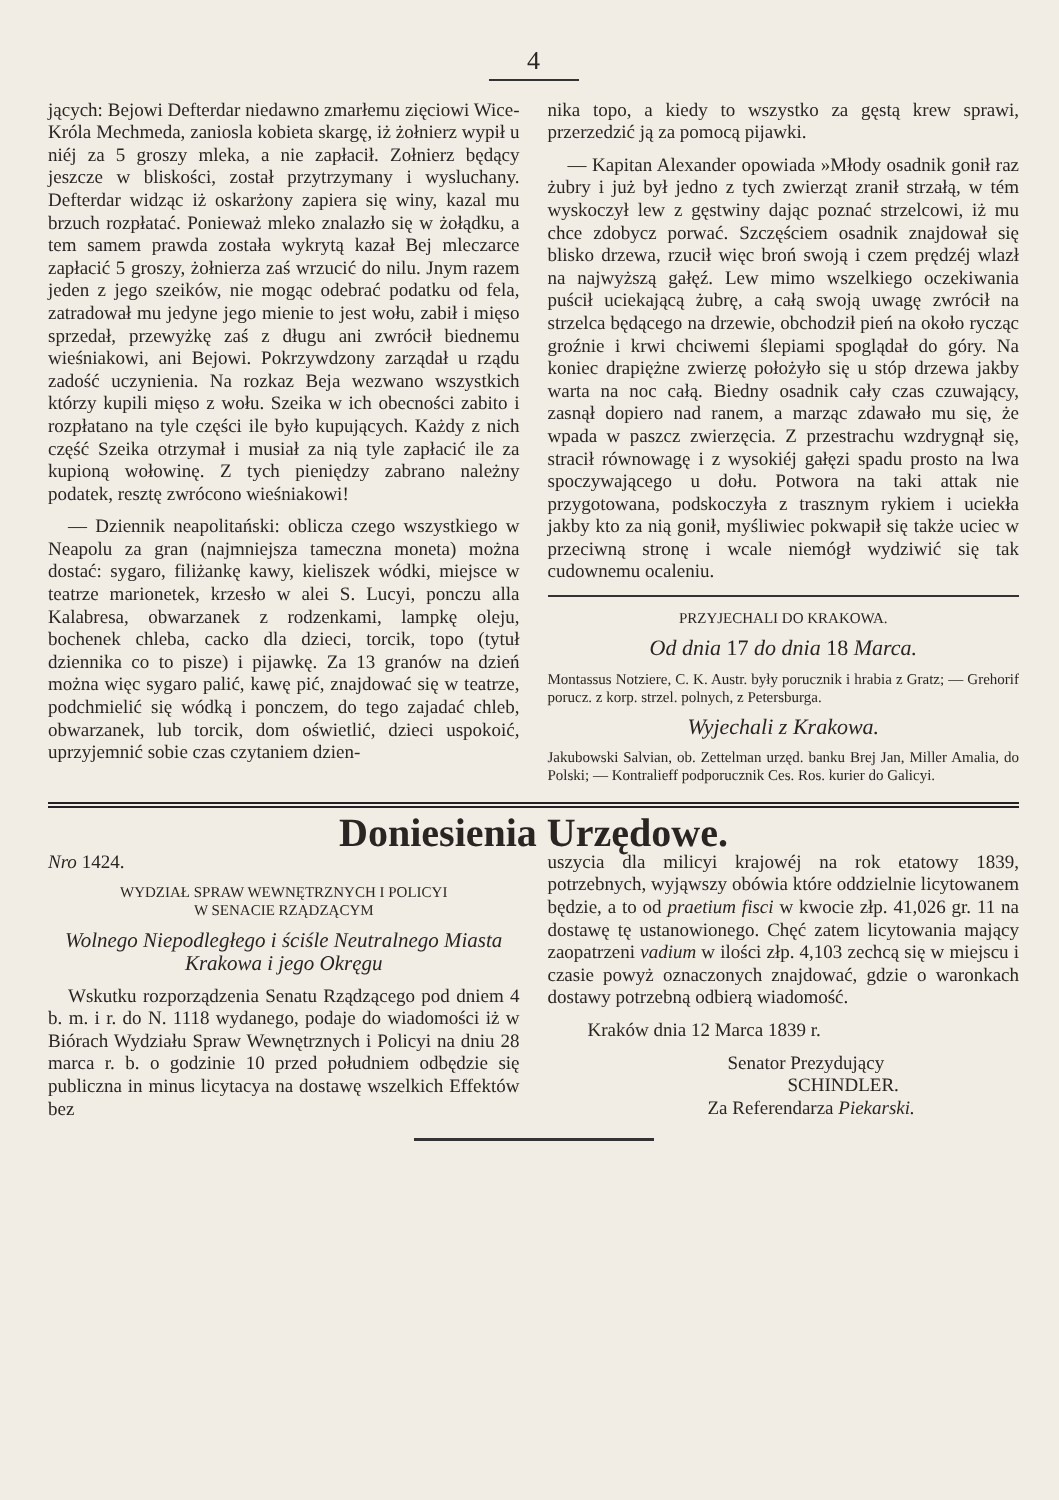4
jących: Bejowi Defterdar niedawno zmarłemu zięciowi Wice-Króla Mechmeda, zaniosla kobieta skargę, iż żołnierz wypił u niéj za 5 groszy mleka, a nie zapłacił. Zołnierz będący jeszcze w bliskości, został przytrzymany i wysluchany. Defterdar widząc iż oskarżony zapiera się winy, kazal mu brzuch rozpłatać. Ponieważ mleko znalazło się w żołądku, a tem samem prawda została wykrytą kazał Bej mleczarce zapłacić 5 groszy, żołnierza zaś wrzucić do nilu. Jnym razem jeden z jego szeików, nie mogąc odebrać podatku od fela, zatradował mu jedyne jego mienie to jest wołu, zabił i mięso sprzedał, przewyżkę zaś z długu ani zwrócił biednemu wieśniakowi, ani Bejowi. Pokrzywdzony zarządał u rządu zadość uczynienia. Na rozkaz Beja wezwano wszystkich którzy kupili mięso z wołu. Szeika w ich obecności zabito i rozpłatano na tyle części ile było kupujących. Każdy z nich część Szeika otrzymał i musiał za nią tyle zapłacić ile za kupioną wołowinę. Z tych pieniędzy zabrano należny podatek, resztę zwrócono wieśniakowi!
— Dziennik neapolitański: oblicza czego wszystkiego w Neapolu za gran (najmniejsza tameczna moneta) można dostać: sygaro, filiżankę kawy, kieliszek wódki, miejsce w teatrze marionetek, krzesło w alei S. Lucyi, ponczu alla Kalabresa, obwarzanek z rodzenkami, lampkę oleju, bochenek chleba, cacko dla dzieci, torcik, topo (tytuł dziennika co to pisze) i pijawkę. Za 13 granów na dzień można więc sygaro palić, kawę pić, znajdować się w teatrze, podchmielić się wódką i ponczem, do tego zajadać chleb, obwarzanek, lub torcik, dom oświetlić, dzieci uspokoić, uprzyjemnić sobie czas czytaniem dzien-
nika topo, a kiedy to wszystko za gęstą krew sprawi, przerzedzić ją za pomocą pijawki.
— Kapitan Alexander opowiada »Młody osadnik gonił raz żubry i już był jedno z tych zwierząt zranił strzałą, w tém wyskoczył lew z gęstwiny dając poznać strzelcowi, iż mu chce zdobycz porwać. Szczęściem osadnik znajdował się blisko drzewa, rzucił więc broń swoją i czem prędzéj wlazł na najwyższą gałęź. Lew mimo wszelkiego oczekiwania puścił uciekającą żubrę, a całą swoją uwagę zwrócił na strzelca będącego na drzewie, obchodził pień na około rycząc groźnie i krwi chciwemi ślepiami spoglądał do góry. Na koniec drapiężne zwierzę położyło się u stóp drzewa jakby warta na noc całą. Biedny osadnik cały czas czuwający, zasnął dopiero nad ranem, a marząc zdawało mu się, że wpada w paszcz zwierzęcia. Z przestrachu wzdrygnął się, stracił równowagę i z wysokiéj gałęzi spadu prosto na lwa spoczywającego u dołu. Potwora na taki attak nie przygotowana, podskoczyła z trasznym rykiem i uciekła jakby kto za nią gonił, myśliwiec pokwapił się także uciec w przeciwną stronę i wcale niemógł wydziwić się tak cudownemu ocaleniu.
PRZYJECHALI DO KRAKOWA.
Od dnia 17 do dnia 18 Marca.
Montassus Notziere, C. K. Austr. były porucznik i hrabia z Gratz; — Grehorif porucz. z korp. strzel. polnych, z Petersburga.
Wyjechali z Krakowa.
Jakubowski Salvian, ob. Zettelman urzęd. banku Brej Jan, Miller Amalia, do Polski; — Kontralieff podporucznik Ces. Ros. kurier do Galicyi.
Doniesienia Urzędowe.
Nro 1424.
WYDZIAŁ SPRAW WEWNĘTRZNYCH I POLICYI
W SENACIE RZĄDZĄCYM
Wolnego Niepodległego i ściśle Neutralnego Miasta Krakowa i jego Okręgu
Wskutku rozporządzenia Senatu Rządzącego pod dniem 4 b. m. i r. do N. 1118 wydanego, podaje do wiadomości iż w Biórach Wydziału Spraw Wewnętrznych i Policyi na dniu 28 marca r. b. o godzinie 10 przed południem odbędzie się publiczna in minus licytacya na dostawę wszelkich Effektów bez
uszycia dla milicyi krajowéj na rok etatowy 1839, potrzebnych, wyjąwszy obówia które oddzielnie licytowanem będzie, a to od praetium fisci w kwocie złp. 41,026 gr. 11 na dostawę tę ustanowionego. Chęć zatem licytowania mający zaopatrzeni vadium w ilości złp. 4,103 zechcą się w miejscu i czasie powyż oznaczonych znajdować, gdzie o waronkach dostawy potrzebną odbierą wiadomość.
Kraków dnia 12 Marca 1839 r.
Senator Prezydujący
SCHINDLER.
Za Referendarza Piekarski.